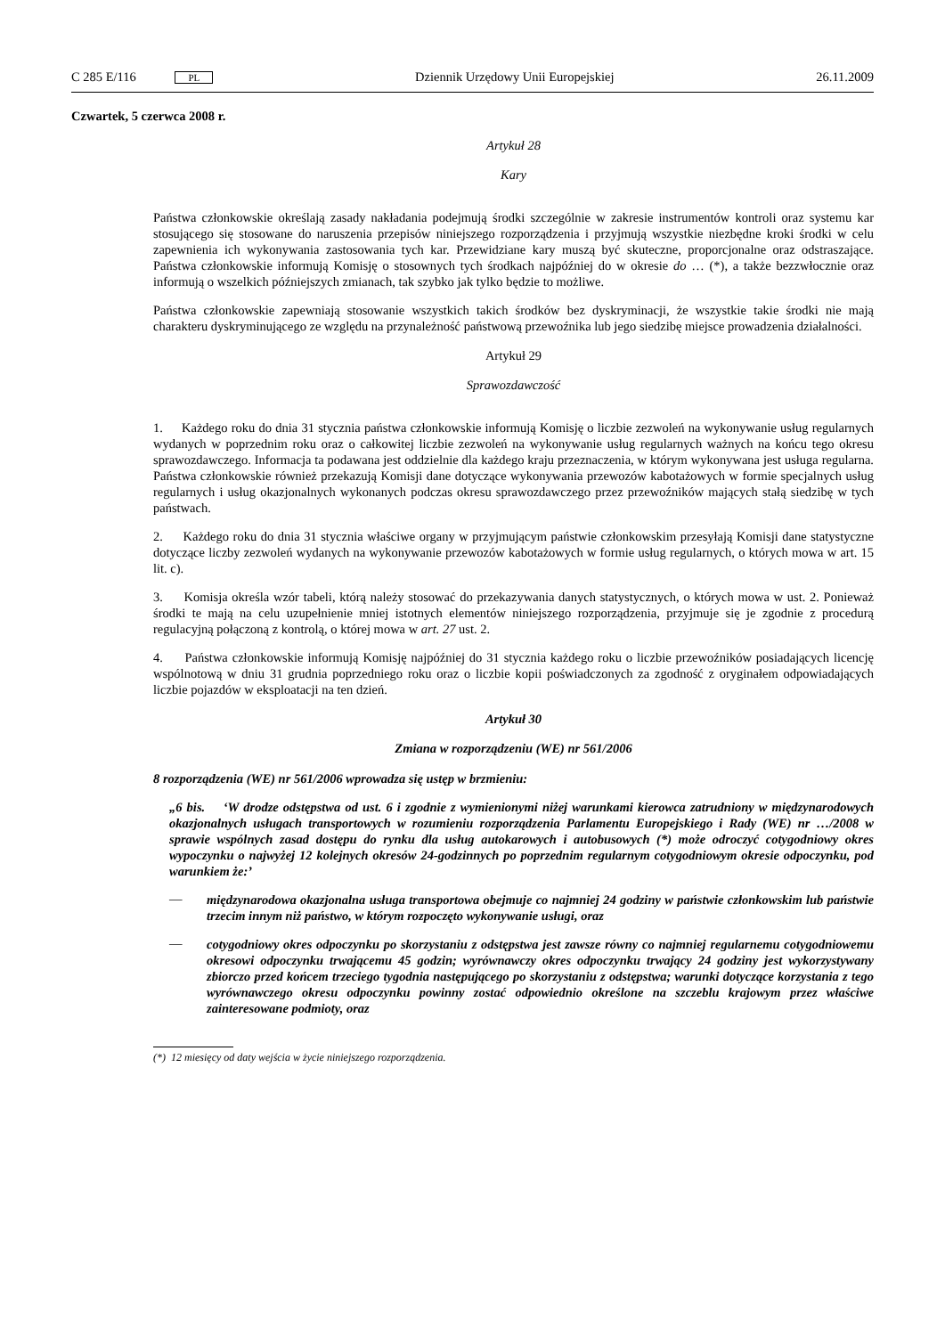C 285 E/116 PL
Dziennik Urzędowy Unii Europejskiej
26.11.2009
Czwartek, 5 czerwca 2008 r.
Artykuł 28
Kary
Państwa członkowskie określają zasady nakładania podejmują środki szczególnie w zakresie instrumentów kontroli oraz systemu kar stosującego się stosowane do naruszenia przepisów niniejszego rozporządzenia i przyjmują wszystkie niezbędne kroki środki w celu zapewnienia ich wykonywania zastosowania tych kar. Przewidziane kary muszą być skuteczne, proporcjonalne oraz odstraszające. Państwa członkowskie informują Komisję o stosownych tych środkach najpóźniej do w okresie do … (*), a także bezzwłocznie oraz informują o wszelkich późniejszych zmianach, tak szybko jak tylko będzie to możliwe.
Państwa członkowskie zapewniają stosowanie wszystkich takich środków bez dyskryminacji, że wszystkie takie środki nie mają charakteru dyskryminującego ze względu na przynależność państwową przewoźnika lub jego siedzibę miejsce prowadzenia działalności.
Artykuł 29
Sprawozdawczość
1. Każdego roku do dnia 31 stycznia państwa członkowskie informują Komisję o liczbie zezwoleń na wykonywanie usług regularnych wydanych w poprzednim roku oraz o całkowitej liczbie zezwoleń na wykonywanie usług regularnych ważnych na końcu tego okresu sprawozdawczego. Informacja ta podawana jest oddzielnie dla każdego kraju przeznaczenia, w którym wykonywana jest usługa regularna. Państwa członkowskie również przekazują Komisji dane dotyczące wykonywania przewozów kabotażowych w formie specjalnych usług regularnych i usług okazjonalnych wykonanych podczas okresu sprawozdawczego przez przewoźników mających stałą siedzibę w tych państwach.
2. Każdego roku do dnia 31 stycznia właściwe organy w przyjmującym państwie członkowskim przesyłają Komisji dane statystyczne dotyczące liczby zezwoleń wydanych na wykonywanie przewozów kabotażowych w formie usług regularnych, o których mowa w art. 15 lit. c).
3. Komisja określa wzór tabeli, którą należy stosować do przekazywania danych statystycznych, o których mowa w ust. 2. Ponieważ środki te mają na celu uzupełnienie mniej istotnych elementów niniejszego rozporządzenia, przyjmuje się je zgodnie z procedurą regulacyjną połączoną z kontrolą, o której mowa w art. 27 ust. 2.
4. Państwa członkowskie informują Komisję najpóźniej do 31 stycznia każdego roku o liczbie przewoźników posiadających licencję wspólnotową w dniu 31 grudnia poprzedniego roku oraz o liczbie kopii poświadczonych za zgodność z oryginałem odpowiadających liczbie pojazdów w eksploatacji na ten dzień.
Artykuł 30
Zmiana w rozporządzeniu (WE) nr 561/2006
8 rozporządzenia (WE) nr 561/2006 wprowadza się ustęp w brzmieniu:
„6 bis. ‘W drodze odstępstwa od ust. 6 i zgodnie z wymienionymi niżej warunkami kierowca zatrudniony w międzynarodowych okazjonalnych usługach transportowych w rozumieniu rozporządzenia Parlamentu Europejskiego i Rady (WE) nr …/2008 w sprawie wspólnych zasad dostępu do rynku dla usług autokarowych i autobusowych (*) może odroczyć cotygodniowy okres wypoczynku o najwyżej 12 kolejnych okresów 24-godzinnych po poprzednim regularnym cotygodniowym okresie odpoczynku, pod warunkiem że:’
—
międzynarodowa okazjonalna usługa transportowa obejmuje co najmniej 24 godziny w państwie członkowskim lub państwie trzecim innym niż państwo, w którym rozpoczęto wykonywanie usługi, oraz
—
cotygodniowy okres odpoczynku po skorzystaniu z odstępstwa jest zawsze równy co najmniej regularnemu cotygodniowemu okresowi odpoczynku trwającemu 45 godzin; wyrównawczy okres odpoczynku trwający 24 godziny jest wykorzystywany zbiorczo przed końcem trzeciego tygodnia następującego po skorzystaniu z odstępstwa; warunki dotyczące korzystania z tego wyrównawczego okresu odpoczynku powinny zostać odpowiednio określone na szczeblu krajowym przez właściwe zainteresowane podmioty, oraz
(*) 12 miesięcy od daty wejścia w życie niniejszego rozporządzenia.